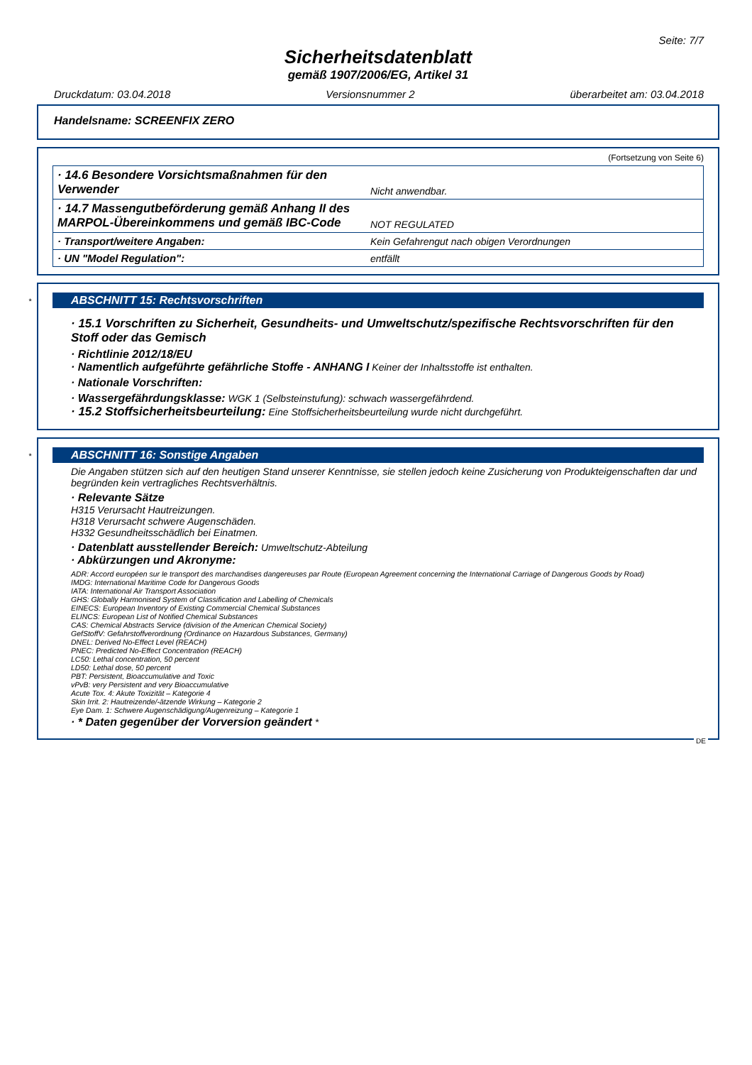Seite: 7/7
Sicherheitsdatenblatt
gemäß 1907/2006/EG, Artikel 31
Druckdatum: 03.04.2018 Versionsnummer 2 überarbeitet am: 03.04.2018
Handelsname: SCREENFIX ZERO
(Fortsetzung von Seite 6)
| · 14.6 Besondere Vorsichtsmaßnahmen für den Verwender | Nicht anwendbar. |
| · 14.7 Massengutbeförderung gemäß Anhang II des MARPOL-Übereinkommens und gemäß IBC-Code | NOT REGULATED |
| · Transport/weitere Angaben: | Kein Gefahrengut nach obigen Verordnungen |
| · UN "Model Regulation": | entfällt |
*
ABSCHNITT 15: Rechtsvorschriften
· 15.1 Vorschriften zu Sicherheit, Gesundheits- und Umweltschutz/spezifische Rechtsvorschriften für den Stoff oder das Gemisch
· Richtlinie 2012/18/EU
· Namentlich aufgeführte gefährliche Stoffe - ANHANG I Keiner der Inhaltsstoffe ist enthalten.
· Nationale Vorschriften:
· Wassergefährdungsklasse: WGK 1 (Selbsteinstufung): schwach wassergefährdend.
· 15.2 Stoffsicherheitsbeurteilung: Eine Stoffsicherheitsbeurteilung wurde nicht durchgeführt.
*
ABSCHNITT 16: Sonstige Angaben
Die Angaben stützen sich auf den heutigen Stand unserer Kenntnisse, sie stellen jedoch keine Zusicherung von Produkteigenschaften dar und begründen kein vertragliches Rechtsverhältnis.
· Relevante Sätze
H315 Verursacht Hautreizungen.
H318 Verursacht schwere Augenschäden.
H332 Gesundheitsschädlich bei Einatmen.
· Datenblatt ausstellender Bereich: Umweltschutz-Abteilung
· Abkürzungen und Akronyme:
ADR: Accord européen sur le transport des marchandises dangereuses par Route (European Agreement concerning the International Carriage of Dangerous Goods by Road)
IMDG: International Maritime Code for Dangerous Goods
IATA: International Air Transport Association
GHS: Globally Harmonised System of Classification and Labelling of Chemicals
EINECS: European Inventory of Existing Commercial Chemical Substances
ELINCS: European List of Notified Chemical Substances
CAS: Chemical Abstracts Service (division of the American Chemical Society)
GefStoffV: Gefahrstoffverordnung (Ordinance on Hazardous Substances, Germany)
DNEL: Derived No-Effect Level (REACH)
PNEC: Predicted No-Effect Concentration (REACH)
LC50: Lethal concentration, 50 percent
LD50: Lethal dose, 50 percent
PBT: Persistent, Bioaccumulative and Toxic
vPvB: very Persistent and very Bioaccumulative
Acute Tox. 4: Akute Toxizität – Kategorie 4
Skin Irrit. 2: Hautreizende/-ätzende Wirkung – Kategorie 2
Eye Dam. 1: Schwere Augenschädigung/Augenreizung – Kategorie 1
· * Daten gegenüber der Vorversion geändert *
DE